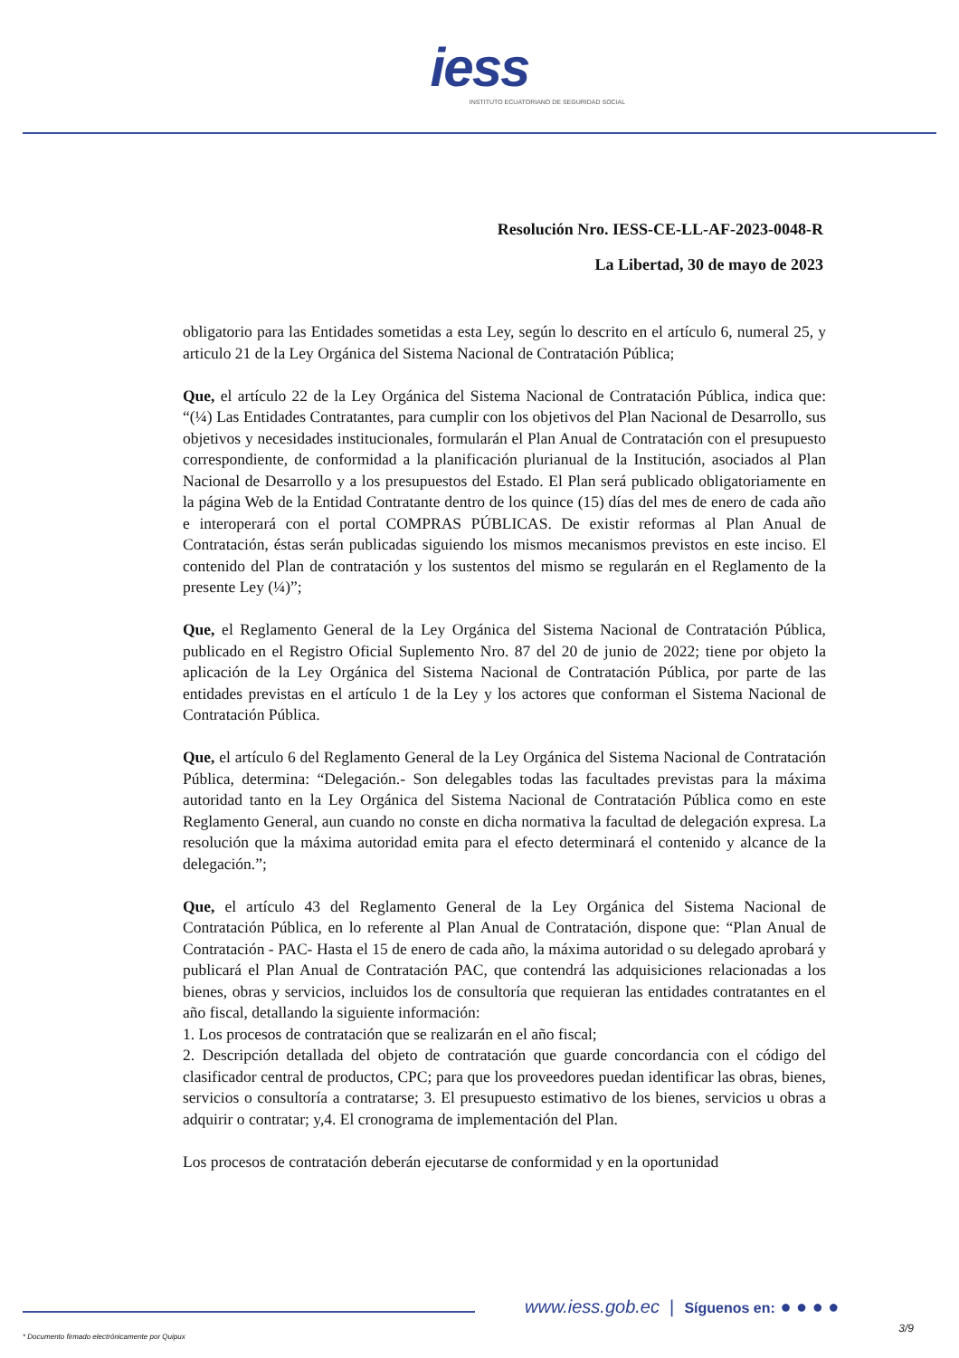iess
INSTITUTO ECUATORIANO DE SEGURIDAD SOCIAL
Resolución Nro. IESS-CE-LL-AF-2023-0048-R
La Libertad, 30 de mayo de 2023
obligatorio para las Entidades sometidas a esta Ley, según lo descrito en el artículo 6, numeral 25, y articulo 21 de la Ley Orgánica del Sistema Nacional de Contratación Pública;
Que, el artículo 22 de la Ley Orgánica del Sistema Nacional de Contratación Pública, indica que: “(¼) Las Entidades Contratantes, para cumplir con los objetivos del Plan Nacional de Desarrollo, sus objetivos y necesidades institucionales, formularán el Plan Anual de Contratación con el presupuesto correspondiente, de conformidad a la planificación plurianual de la Institución, asociados al Plan Nacional de Desarrollo y a los presupuestos del Estado. El Plan será publicado obligatoriamente en la página Web de la Entidad Contratante dentro de los quince (15) días del mes de enero de cada año e interoperará con el portal COMPRAS PÚBLICAS. De existir reformas al Plan Anual de Contratación, éstas serán publicadas siguiendo los mismos mecanismos previstos en este inciso. El contenido del Plan de contratación y los sustentos del mismo se regularán en el Reglamento de la presente Ley (¼)”;
Que, el Reglamento General de la Ley Orgánica del Sistema Nacional de Contratación Pública, publicado en el Registro Oficial Suplemento Nro. 87 del 20 de junio de 2022; tiene por objeto la aplicación de la Ley Orgánica del Sistema Nacional de Contratación Pública, por parte de las entidades previstas en el artículo 1 de la Ley y los actores que conforman el Sistema Nacional de Contratación Pública.
Que, el artículo 6 del Reglamento General de la Ley Orgánica del Sistema Nacional de Contratación Pública, determina: “Delegación.- Son delegables todas las facultades previstas para la máxima autoridad tanto en la Ley Orgánica del Sistema Nacional de Contratación Pública como en este Reglamento General, aun cuando no conste en dicha normativa la facultad de delegación expresa. La resolución que la máxima autoridad emita para el efecto determinará el contenido y alcance de la delegación.”;
Que, el artículo 43 del Reglamento General de la Ley Orgánica del Sistema Nacional de Contratación Pública, en lo referente al Plan Anual de Contratación, dispone que: “Plan Anual de Contratación - PAC- Hasta el 15 de enero de cada año, la máxima autoridad o su delegado aprobará y publicará el Plan Anual de Contratación PAC, que contendrá las adquisiciones relacionadas a los bienes, obras y servicios, incluidos los de consultoría que requieran las entidades contratantes en el año fiscal, detallando la siguiente información:
1. Los procesos de contratación que se realizarán en el año fiscal;
2. Descripción detallada del objeto de contratación que guarde concordancia con el código del clasificador central de productos, CPC; para que los proveedores puedan identificar las obras, bienes, servicios o consultoría a contratarse; 3. El presupuesto estimativo de los bienes, servicios u obras a adquirir o contratar; y,4. El cronograma de implementación del Plan.
Los procesos de contratación deberán ejecutarse de conformidad y en la oportunidad
www.iess.gob.ec | Síguenos en: ● ● ● ●
3/9
* Documento firmado electrónicamente por Quipux